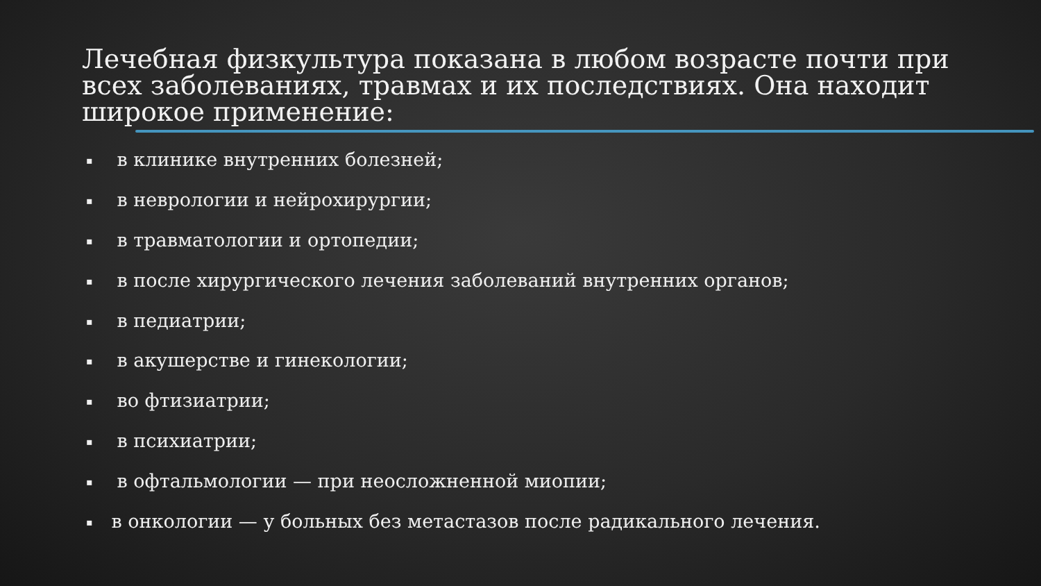Лечебная физкультура показана в любом возрасте почти при всех заболеваниях, травмах и их последствиях. Она находит широкое применение:
▪ в клинике внутренних болезней;
▪ в неврологии и нейрохирургии;
▪ в травматологии и ортопедии;
▪ в после хирургического лечения заболеваний внутренних органов;
▪ в педиатрии;
▪ в акушерстве и гинекологии;
▪ во фтизиатрии;
▪ в психиатрии;
▪ в офтальмологии — при неосложненной миопии;
▪ в онкологии — у больных без метастазов после радикального лечения.